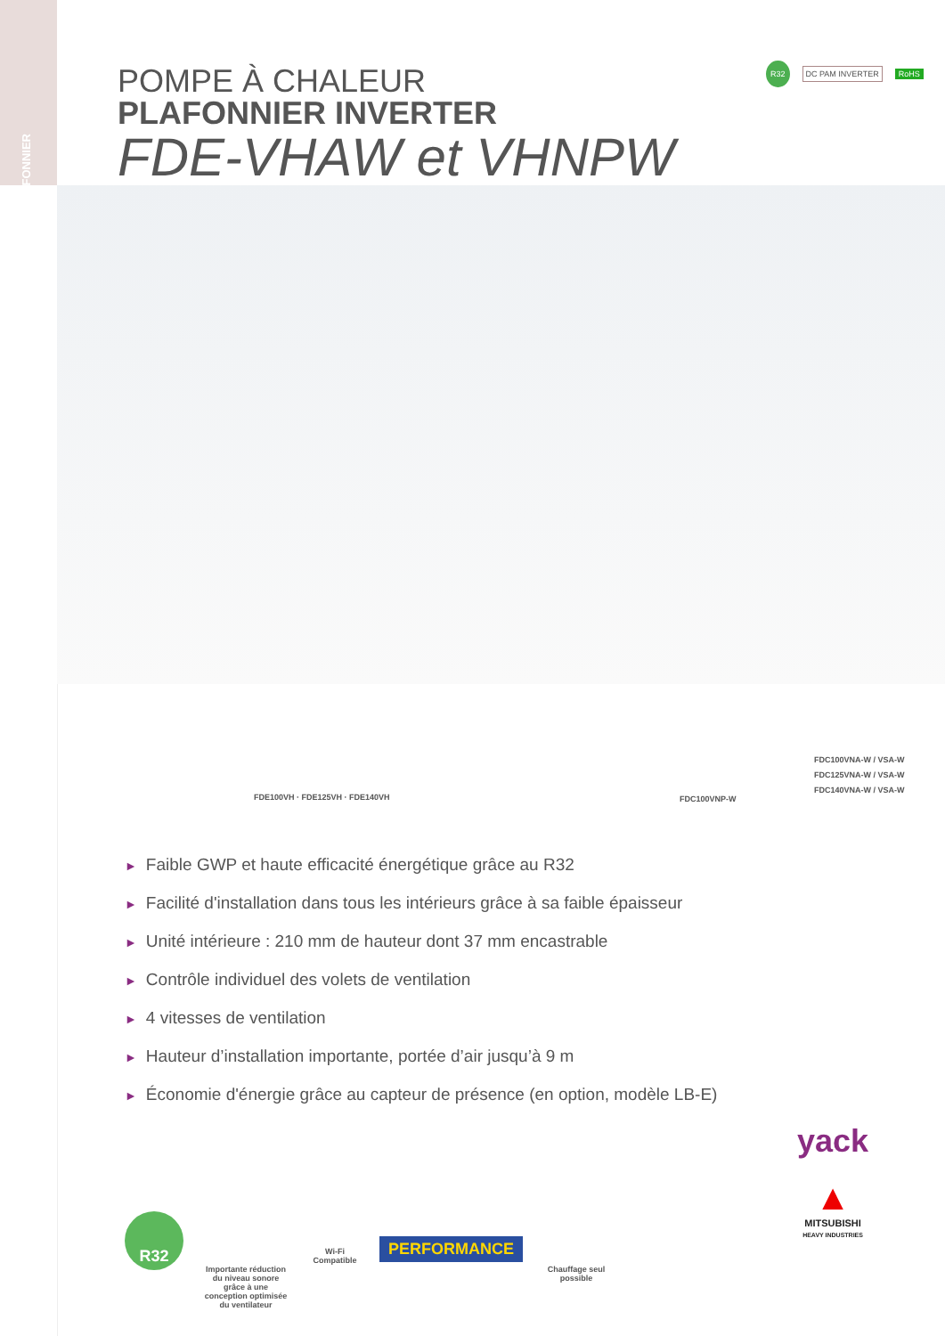PLAFONNIER
POMPE À CHALEUR
PLAFONNIER INVERTER
FDE-VHAW et VHNPW
R32 DC PAM INVERTER RoHS
FDE100VH · FDE125VH · FDE140VH FDC100VNP-W
FDC100VNA-W / VSA-W
FDC125VNA-W / VSA-W
FDC140VNA-W / VSA-W
► Faible GWP et haute efficacité énergétique grâce au R32
► Facilité d'installation dans tous les intérieurs grâce à sa faible épaisseur
► Unité intérieure : 210 mm de hauteur dont 37 mm encastrable
► Contrôle individuel des volets de ventilation
► 4 vitesses de ventilation
► Hauteur d’installation importante, portée d’air jusqu’à 9 m
► Économie d'énergie grâce au capteur de présence (en option, modèle LB-E)
R32
Importante réduction du niveau sonore grâce à une conception optimisée du ventilateur
Wi-Fi
Compatible
PERFORMANCE
Chauffage seul possible
yack
▲
MITSUBISHI
HEAVY INDUSTRIES